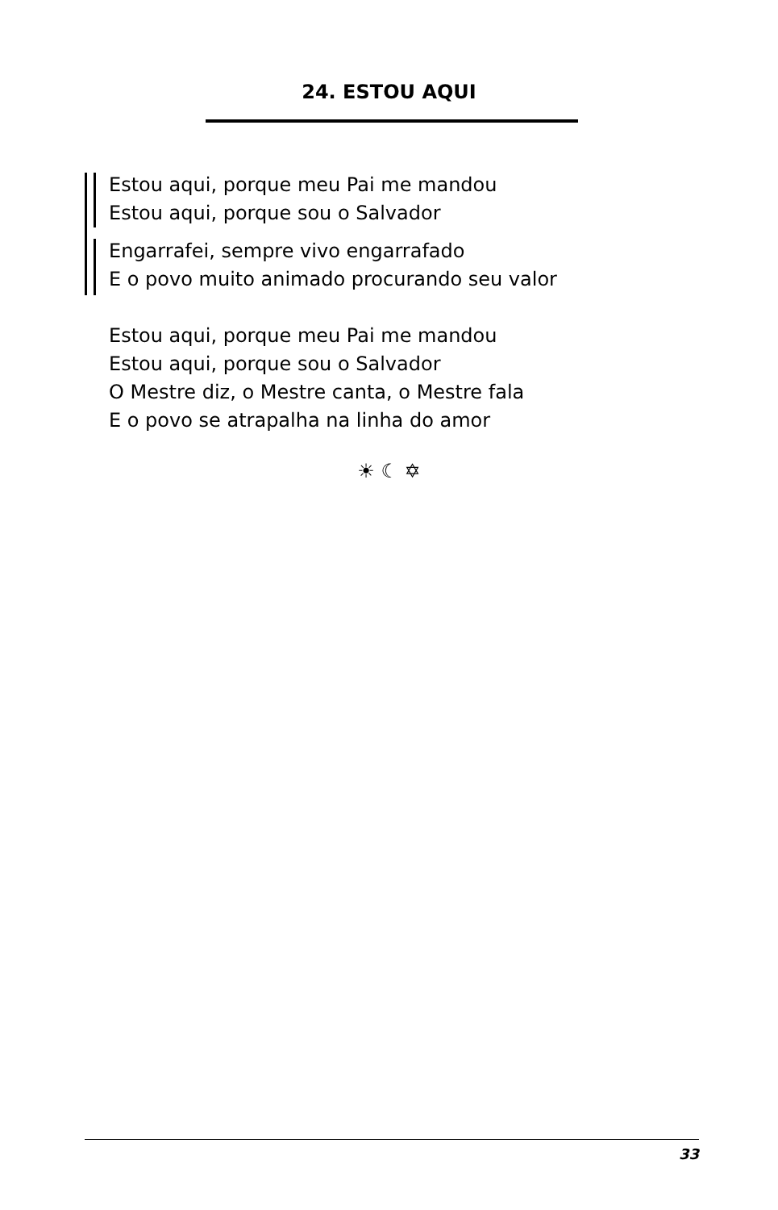24. ESTOU AQUI
Estou aqui, porque meu Pai me mandou
Estou aqui, porque sou o Salvador
Engarrafei, sempre vivo engarrafado
E o povo muito animado procurando seu valor
Estou aqui, porque meu Pai me mandou
Estou aqui, porque sou o Salvador
O Mestre diz, o Mestre canta, o Mestre fala
E o povo se atrapalha na linha do amor
☀ ☾ ✡
33